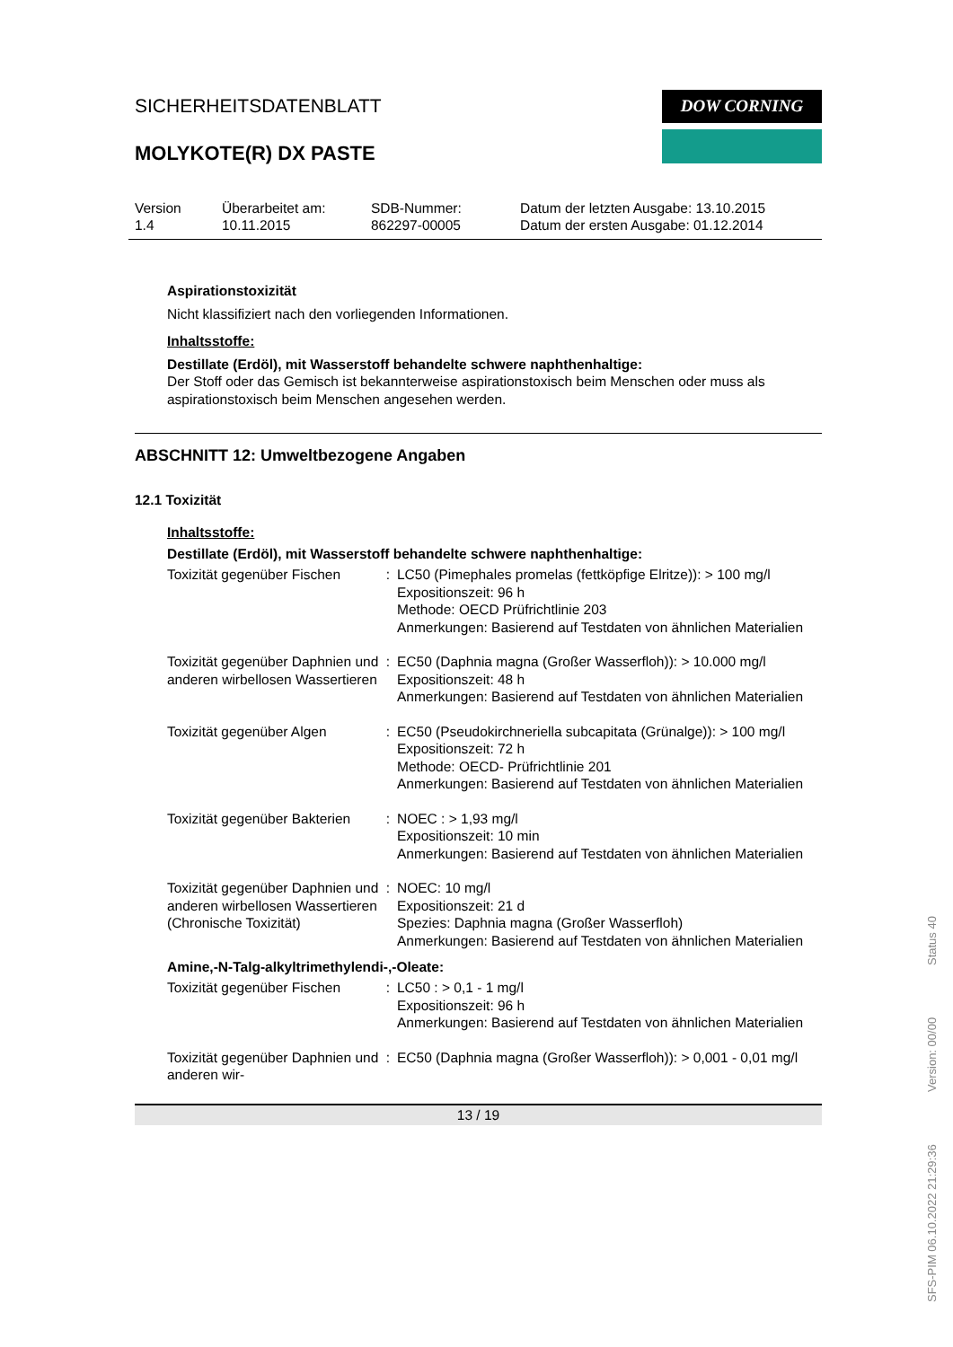SICHERHEITSDATENBLATT
MOLYKOTE(R) DX PASTE
DOW CORNING
Version
1.4
Überarbeitet am:
10.11.2015
SDB-Nummer:
862297-00005
Datum der letzten Ausgabe: 13.10.2015
Datum der ersten Ausgabe: 01.12.2014
Aspirationstoxizität
Nicht klassifiziert nach den vorliegenden Informationen.
Inhaltsstoffe:
Destillate (Erdöl), mit Wasserstoff behandelte schwere naphthenhaltige:
Der Stoff oder das Gemisch ist bekannterweise aspirationstoxisch beim Menschen oder muss als aspirationstoxisch beim Menschen angesehen werden.
ABSCHNITT 12: Umweltbezogene Angaben
12.1 Toxizität
Inhaltsstoffe:
Destillate (Erdöl), mit Wasserstoff behandelte schwere naphthenhaltige:
| Toxizität gegenüber Fischen | : | LC50 (Pimephales promelas (fettköpfige Elritze)): > 100 mg/l Expositionszeit: 96 h Methode: OECD Prüfrichtlinie 203 Anmerkungen: Basierend auf Testdaten von ähnlichen Materialien |
| Toxizität gegenüber Daphnien und anderen wirbellosen Wassertieren | : | EC50 (Daphnia magna (Großer Wasserfloh)): > 10.000 mg/l Expositionszeit: 48 h Anmerkungen: Basierend auf Testdaten von ähnlichen Materialien |
| Toxizität gegenüber Algen | : | EC50 (Pseudokirchneriella subcapitata (Grünalge)): > 100 mg/l Expositionszeit: 72 h Methode: OECD- Prüfrichtlinie 201 Anmerkungen: Basierend auf Testdaten von ähnlichen Materialien |
| Toxizität gegenüber Bakterien | : | NOEC : > 1,93 mg/l Expositionszeit: 10 min Anmerkungen: Basierend auf Testdaten von ähnlichen Materialien |
| Toxizität gegenüber Daphnien und anderen wirbellosen Wassertieren (Chronische Toxizität) | : | NOEC: 10 mg/l Expositionszeit: 21 d Spezies: Daphnia magna (Großer Wasserfloh) Anmerkungen: Basierend auf Testdaten von ähnlichen Materialien |
Amine,-N-Talg-alkyltrimethylendi-,-Oleate:
| Toxizität gegenüber Fischen | : | LC50 : > 0,1 - 1 mg/l Expositionszeit: 96 h Anmerkungen: Basierend auf Testdaten von ähnlichen Materialien |
| Toxizität gegenüber Daphnien und anderen wir- | : | EC50 (Daphnia magna (Großer Wasserfloh)): > 0,001 - 0,01 mg/l |
13 / 19
SFS-PIM 06.10.2022 21:29:36 Version: 00/00 Status 40